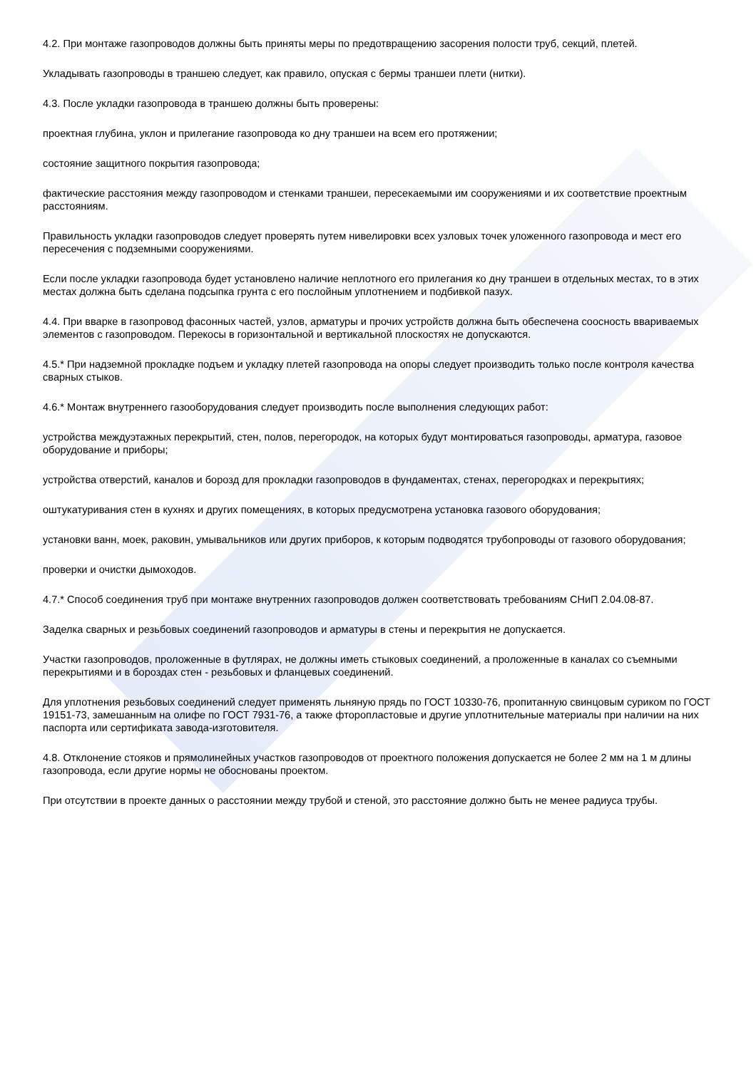4.2. При монтаже газопроводов должны быть приняты меры по предотвращению засорения полости труб, секций, плетей.
Укладывать газопроводы в траншею следует, как правило, опуская с бермы траншеи плети (нитки).
4.3. После укладки газопровода в траншею должны быть проверены:
проектная глубина, уклон и прилегание газопровода ко дну траншеи на всем его протяжении;
состояние защитного покрытия газопровода;
фактические расстояния между газопроводом и стенками траншеи, пересекаемыми им сооружениями и их соответствие проектным расстояниям.
Правильность укладки газопроводов следует проверять путем нивелировки всех узловых точек уложенного газопровода и мест его пересечения с подземными сооружениями.
Если после укладки газопровода будет установлено наличие неплотного его прилегания ко дну траншеи в отдельных местах, то в этих местах должна быть сделана подсыпка грунта с его послойным уплотнением и подбивкой пазух.
4.4. При вварке в газопровод фасонных частей, узлов, арматуры и прочих устройств должна быть обеспечена соосность ввариваемых элементов с газопроводом. Перекосы в горизонтальной и вертикальной плоскостях не допускаются.
4.5.* При надземной прокладке подъем и укладку плетей газопровода на опоры следует производить только после контроля качества сварных стыков.
4.6.* Монтаж внутреннего газооборудования следует производить после выполнения следующих работ:
устройства междуэтажных перекрытий, стен, полов, перегородок, на которых будут монтироваться газопроводы, арматура, газовое оборудование и приборы;
устройства отверстий, каналов и борозд для прокладки газопроводов в фундаментах, стенах, перегородках и перекрытиях;
оштукатуривания стен в кухнях и других помещениях, в которых предусмотрена установка газового оборудования;
установки ванн, моек, раковин, умывальников или других приборов, к которым подводятся трубопроводы от газового оборудования;
проверки и очистки дымоходов.
4.7.* Способ соединения труб при монтаже внутренних газопроводов должен соответствовать требованиям СНиП 2.04.08-87.
Заделка сварных и резьбовых соединений газопроводов и арматуры в стены и перекрытия не допускается.
Участки газопроводов, проложенные в футлярах, не должны иметь стыковых соединений, а проложенные в каналах со съемными перекрытиями и в бороздах стен - резьбовых и фланцевых соединений.
Для уплотнения резьбовых соединений следует применять льняную прядь по ГОСТ 10330-76, пропитанную свинцовым суриком по ГОСТ 19151-73, замешанным на олифе по ГОСТ 7931-76, а также фторопластовые и другие уплотнительные материалы при наличии на них паспорта или сертификата завода-изготовителя.
4.8. Отклонение стояков и прямолинейных участков газопроводов от проектного положения допускается не более 2 мм на 1 м длины газопровода, если другие нормы не обоснованы проектом.
При отсутствии в проекте данных о расстоянии между трубой и стеной, это расстояние должно быть не менее радиуса трубы.